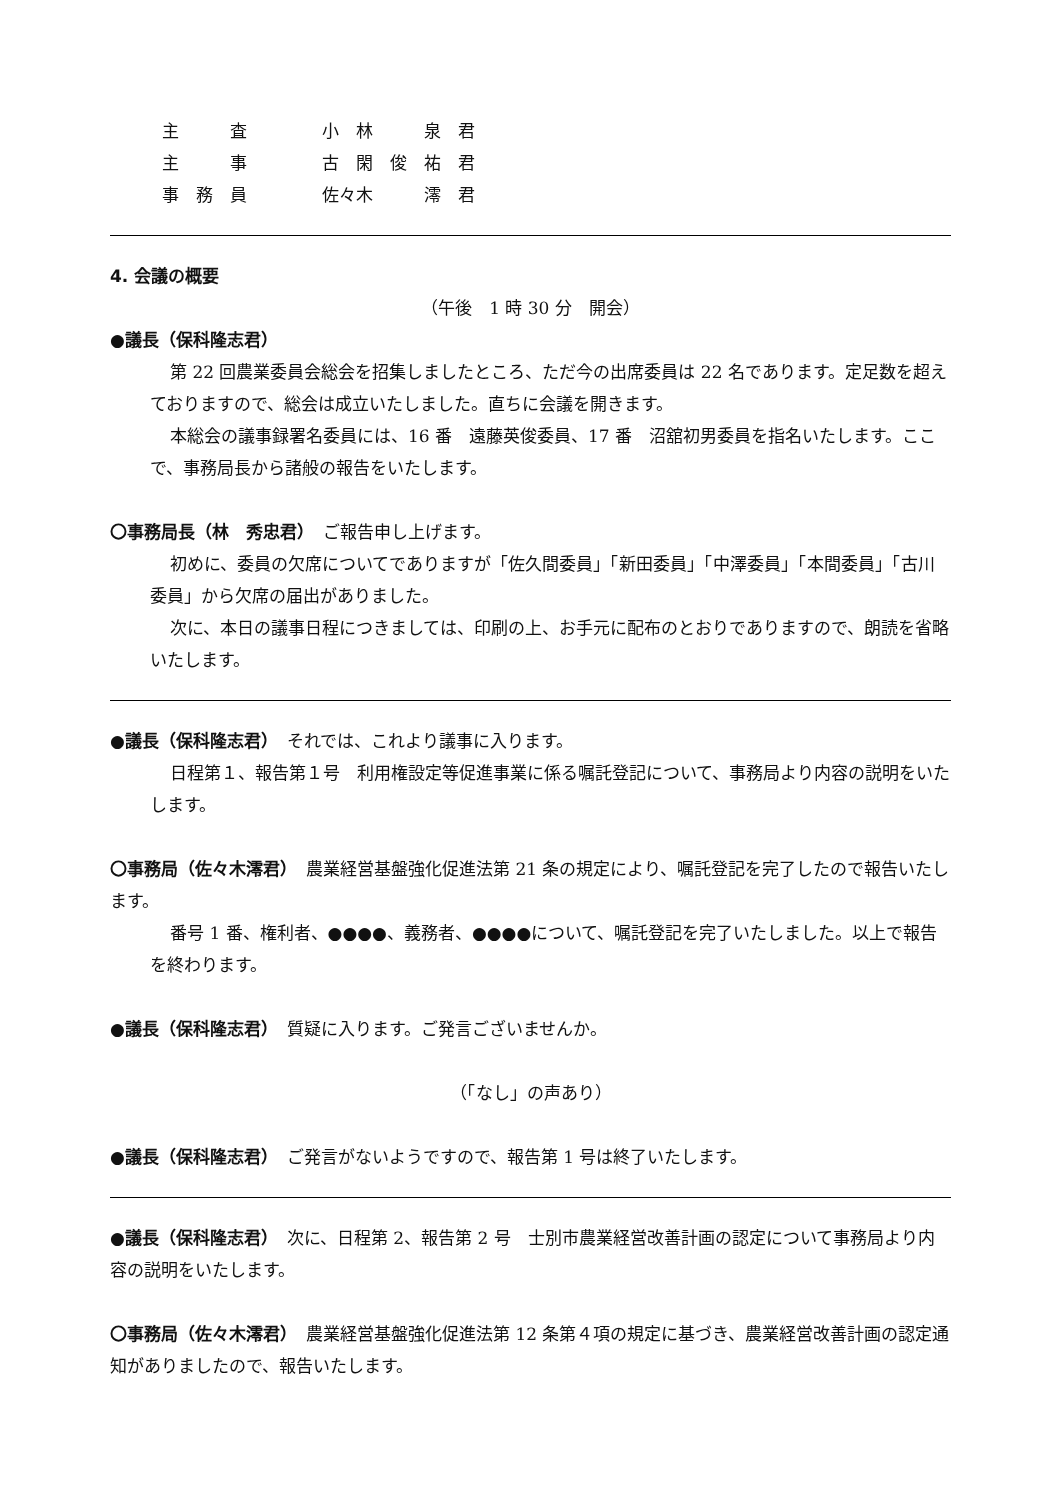| 主 査 | 小 林 泉 君 |
| 主 事 | 古 閑 俊 祐 君 |
| 事 務 員 | 佐々木 澪 君 |
4. 会議の概要
（午後　1 時 30 分　開会）
●議長（保科隆志君）
第 22 回農業委員会総会を招集しましたところ、ただ今の出席委員は 22 名であります。定足数を超えておりますので、総会は成立いたしました。直ちに会議を開きます。
本総会の議事録署名委員には、16 番　遠藤英俊委員、17 番　沼舘初男委員を指名いたします。ここで、事務局長から諸般の報告をいたします。
〇事務局長（林　秀忠君）　ご報告申し上げます。
初めに、委員の欠席についてでありますが「佐久間委員」「新田委員」「中澤委員」「本間委員」「古川委員」から欠席の届出がありました。
次に、本日の議事日程につきましては、印刷の上、お手元に配布のとおりでありますので、朗読を省略いたします。
●議長（保科隆志君）　それでは、これより議事に入ります。
日程第１、報告第１号　利用権設定等促進事業に係る嘱託登記について、事務局より内容の説明をいたします。
〇事務局（佐々木澪君）　農業経営基盤強化促進法第 21 条の規定により、嘱託登記を完了したので報告いたします。
番号 1 番、権利者、●●●●、義務者、●●●●について、嘱託登記を完了いたしました。以上で報告を終わります。
●議長（保科隆志君）　質疑に入ります。ご発言ございませんか。
（「なし」の声あり）
●議長（保科隆志君）　ご発言がないようですので、報告第 1 号は終了いたします。
●議長（保科隆志君）　次に、日程第 2、報告第 2 号　士別市農業経営改善計画の認定について事務局より内容の説明をいたします。
〇事務局（佐々木澪君）　農業経営基盤強化促進法第 12 条第４項の規定に基づき、農業経営改善計画の認定通知がありましたので、報告いたします。